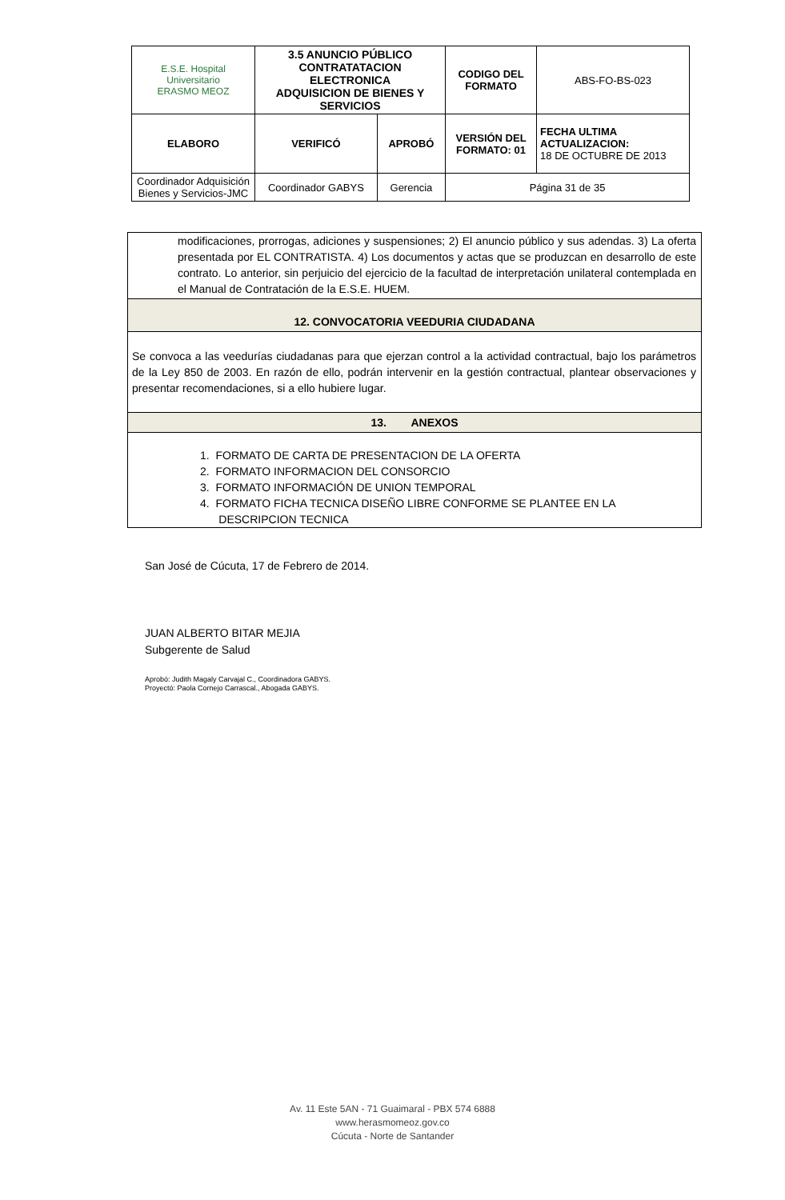| E.S.E. Hospital Universitario ERASMO MEOZ | 3.5 ANUNCIO PÚBLICO CONTRATATACION ELECTRONICA ADQUISICION DE BIENES Y SERVICIOS | | CODIGO DEL FORMATO | ABS-FO-BS-023 |
| ELABORO | VERIFICÓ | APROBÓ | VERSIÓN DEL FORMATO: 01 | FECHA ULTIMA ACTUALIZACION: 18 DE OCTUBRE DE 2013 |
| Coordinador Adquisición Bienes y Servicios-JMC | Coordinador GABYS | Gerencia | Página 31 de 35 | |
modificaciones, prorrogas, adiciones y suspensiones; 2) El anuncio público y sus adendas. 3) La oferta presentada por EL CONTRATISTA. 4) Los documentos y actas que se produzcan en desarrollo de este contrato. Lo anterior, sin perjuicio del ejercicio de la facultad de interpretación unilateral contemplada en el Manual de Contratación de la E.S.E. HUEM.
12. CONVOCATORIA VEEDURIA CIUDADANA
Se convoca a las veedurías ciudadanas para que ejerzan control a la actividad contractual, bajo los parámetros de la Ley 850 de 2003. En razón de ello, podrán intervenir en la gestión contractual, plantear observaciones y presentar recomendaciones, si a ello hubiere lugar.
13. ANEXOS
1. FORMATO DE CARTA DE PRESENTACION DE LA OFERTA
2. FORMATO INFORMACION DEL CONSORCIO
3. FORMATO INFORMACIÓN DE UNION TEMPORAL
4. FORMATO FICHA TECNICA DISEÑO LIBRE CONFORME SE PLANTEE EN LA
DESCRIPCION TECNICA
San José de Cúcuta, 17 de Febrero de 2014.
JUAN ALBERTO BITAR MEJIA
Subgerente de Salud
Aprobó: Judith Magaly Carvajal C., Coordinadora GABYS.
Proyectó: Paola Cornejo Carrascal., Abogada GABYS.
Av. 11 Este 5AN - 71 Guaimaral - PBX 574 6888
www.herasmomeoz.gov.co
Cúcuta - Norte de Santander